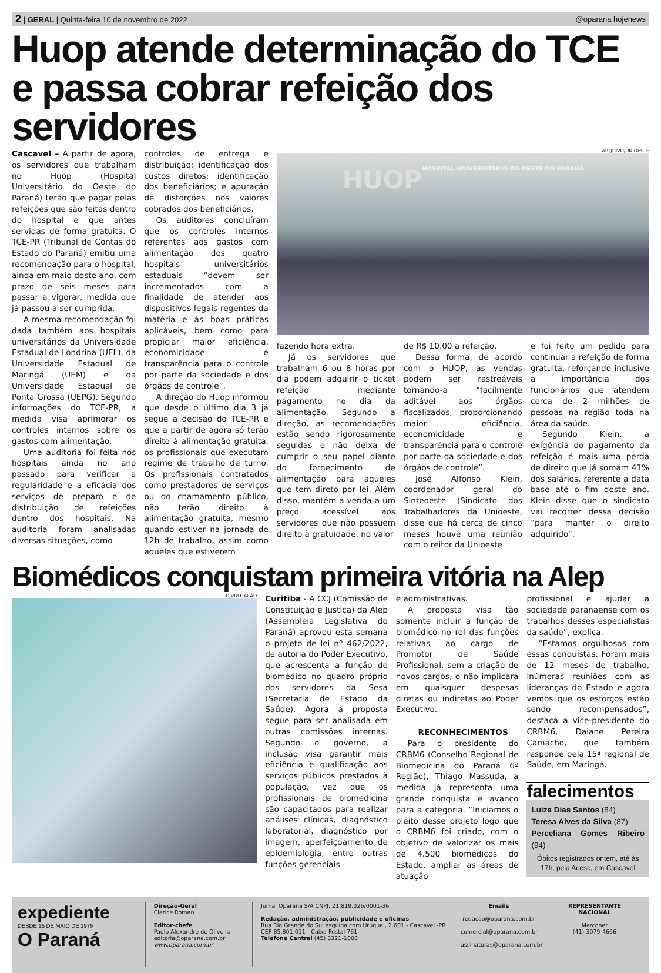2 | GERAL | Quinta-feira 10 de novembro de 2022 @oparana hojenews
Huop atende determinação do TCE e passa cobrar refeição dos servidores
Cascavel – A partir de agora, os servidores que trabalham no Huop (Hospital Universitário do Oeste do Paraná) terão que pagar pelas refeições que são feitas dentro do hospital e que antes servidas de forma gratuita. O TCE-PR (Tribunal de Contas do Estado do Paraná) emitiu uma recomendação para o hospital, ainda em maio deste ano, com prazo de seis meses para passar a vigorar, medida que já passou a ser cumprida.
A mesma recomendação foi dada também aos hospitais universitários da Universidade Estadual de Londrina (UEL), da Universidade Estadual de Maringá (UEM) e da Universidade Estadual de Ponta Grossa (UEPG). Segundo informações do TCE-PR, a medida visa aprimorar os controles internos sobre os gastos com alimentação.
Uma auditoria foi feita nos hospitais ainda no ano passado para verificar a regularidade e a eficácia dos serviços de preparo e de distribuição de refeições dentro dos hospitais. Na auditoria foram analisadas diversas situações, como
controles de entrega e distribuição; identificação dos custos diretos; identificação dos beneficiários; e apuração de distorções nos valores cobrados dos beneficiários.
Os auditores concluíram que os controles internos referentes aos gastos com alimentação dos quatro hospitais universitários estaduais “devem ser incrementados com a finalidade de atender aos dispositivos legais regentes da matéria e às boas práticas aplicáveis, bem como para propiciar maior eficiência, economicidade e transparência para o controle por parte da sociedade e dos órgãos de controle”.
A direção do Huop informou que desde o último dia 3 já segue a decisão do TCE-PR e que a partir de agora só terão direito à alimentação gratuita, os profissionais que executam regime de trabalho de turno. Os profissionais contratados como prestadores de serviços ou do chamamento público, não terão direito à alimentação gratuita, mesmo quando estiver na jornada de 12h de trabalho, assim como aqueles que estiverem
ARQUIVO/UNIOESTE
HUOP HOSPITAL UNIVERSITÁRIO DO OESTE DO PARANÁ
fazendo hora extra.
Já os servidores que trabalham 6 ou 8 horas por dia podem adquirir o ticket refeição mediante pagamento no dia da alimentação. Segundo a direção, as recomendações estão sendo rigorosamente seguidas e não deixa de cumprir o seu papel diante do fornecimento de alimentação para aqueles que tem direto por lei. Além disso, mantém a venda a um preço acessível aos servidores que não possuem direito à gratuidade, no valor
de R$ 10,00 a refeição.
Dessa forma, de acordo com o HUOP, as vendas podem ser rastreáveis tornando-a “facilmente aditável aos órgãos fiscalizados, proporcionando maior eficiência, economicidade e transparência para o controle por parte da sociedade e dos órgãos de controle”.
José Alfonso Klein, coordenador geral do Sinteoeste (Sindicato dos Trabalhadores da Unioeste, disse que há cerca de cinco meses houve uma reunião com o reitor da Unioeste
e foi feito um pedido para continuar a refeição de forma gratuita, reforçando inclusive a importância dos funcionários que atendem cerca de 2 milhões de pessoas na região toda na área da saúde.
Segundo Klein, a exigência do pagamento da refeição é mais uma perda de direito que já somam 41% dos salários, referente a data base até o fim deste ano. Klein disse que o sindicato vai recorrer dessa decisão “para manter o direito adquirido”.
Biomédicos conquistam primeira vitória na Alep
DIVULGAÇÃO
Curitiba - A CCJ (Comissão de Constituição e Justiça) da Alep (Assembleia Legislativa do Paraná) aprovou esta semana o projeto de lei nº 462/2022, de autoria do Poder Executivo, que acrescenta a função de biomédico no quadro próprio dos servidores da Sesa (Secretaria de Estado da Saúde). Agora a proposta segue para ser analisada em outras comissões internas. Segundo o governo, a inclusão visa garantir mais eficiência e qualificação aos serviços públicos prestados à população, vez que os profissionais de biomedicina são capacitados para realizar análises clínicas, diagnóstico laboratorial, diagnóstico por imagem, aperfeiçoamento de epidemiologia, entre outras funções gerenciais
e administrativas.
A proposta visa tão somente incluir a função de biomédico no rol das funções relativas ao cargo de Promotor de Saúde Profissional, sem a criação de novos cargos, e não implicará em quaisquer despesas diretas ou indiretas ao Poder Executivo.
RECONHECIMENTOS
Para o presidente do CRBM6 (Conselho Regional de Biomedicina do Paraná 6ª Região), Thiago Massuda, a medida já representa uma grande conquista e avanço para a categoria. “Iniciamos o pleito desse projeto logo que o CRBM6 foi criado, com o objetivo de valorizar os mais de 4.500 biomédicos do Estado, ampliar as áreas de atuação
profissional e ajudar a sociedade paranaense com os trabalhos desses especialistas da saúde”, explica.
“Estamos orgulhosos com essas conquistas. Foram mais de 12 meses de trabalho, inúmeras reuniões com as lideranças do Estado e agora vemos que os esforços estão sendo recompensados”, destaca a vice-presidente do CRBM6, Daiane Pereira Camacho, que também responde pela 15ª regional de Saúde, em Maringá.
falecimentos
Luiza Dias Santos (84)
Teresa Alves da Silva (87)
Perceliana Gomes Ribeiro (94)
Óbitos registrados ontem, até às 17h, pela Acesc, em Cascavel
expediente
DESDE 15 DE MAIO DE 1976
O Paraná
Direção-Geral
Clarice Roman
Editor-chefe
Paulo Alexandre de Oliveira
editoria@oparana.com.br
www.oparana.com.br
Jornal Oparana S/A CNPJ: 21.819.026/0001-36
Redação, administração, publicidade e oficinas
Rua Rio Grande do Sul esquina com Uruguai, 2.601 - Cascavel -PR
CEP 85.801.011 - Caixa Postal 761
Telefone Central (45) 3321-1000
Emails
redacao@oparana.com.br
comercial@oparana.com.br
assinaturas@oparana.com.br
REPRESENTANTE NACIONAL
Merconet
(41) 3079-4666